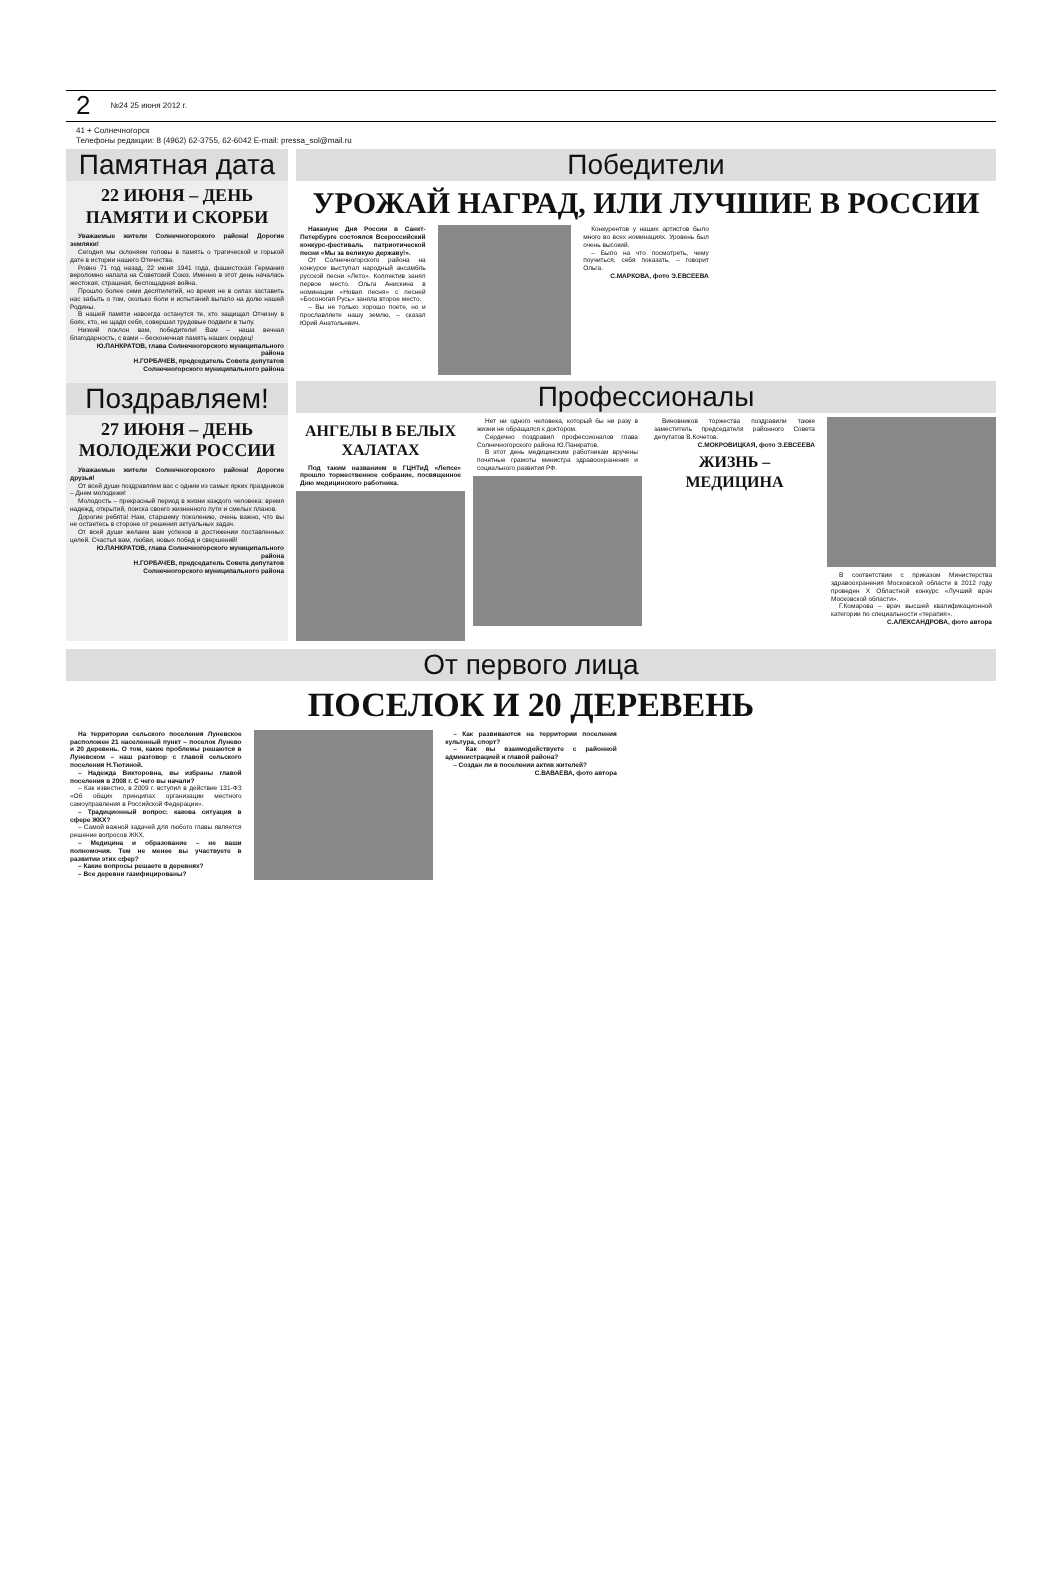2 №24 25 июня 2012 г.
41 + Солнечногорск
Телефоны редакции: 8 (4962) 62-3755, 62-6042 E-mail: pressa_sol@mail.ru
Памятная дата
22 ИЮНЯ – ДЕНЬ ПАМЯТИ И СКОРБИ
Уважаемые жители Солнечногорского района! Дорогие земляки!
Сегодня мы склоняем головы в память о трагической и горькой дате в истории нашего Отечества.
Ровно 71 год назад, 22 июня 1941 года, фашистская Германия вероломно напала на Советский Союз. Именно в этот день началась жестокая, страшная, беспощадная война.
Прошло более семи десятилетий, но время не в силах заставить нас забыть о том, сколько боли и испытаний выпало на долю нашей Родины.
В нашей памяти навсегда останутся те, кто защищал Отчизну в боях, кто, не щадя себя, совершал трудовые подвиги в тылу.
Низкий поклон вам, победители! Вам – наша вечная благодарность, с вами – бесконечная память наших сердец!
Ю.ПАНКРАТОВ, глава Солнечногорского муниципального района
Н.ГОРБАЧЕВ, председатель Совета депутатов Солнечногорского муниципального района
Поздравляем!
27 ИЮНЯ – ДЕНЬ МОЛОДЕЖИ РОССИИ
Уважаемые жители Солнечногорского района! Дорогие друзья!
От всей души поздравляем вас с одним из самых ярких праздников – Днем молодежи!
Молодость – прекрасный период в жизни каждого человека: время надежд, открытий, поиска своего жизненного пути и смелых планов.
Дорогие ребята! Нам, старшему поколению, очень важно, что вы не остаетесь в стороне от решения актуальных задач.
От всей души желаем вам успехов в достижении поставленных целей. Счастья вам, любви, новых побед и свершений!
Ю.ПАНКРАТОВ, глава Солнечногорского муниципального района
Н.ГОРБАЧЕВ, председатель Совета депутатов Солнечногорского муниципального района
Победители
УРОЖАЙ НАГРАД, ИЛИ ЛУЧШИЕ В РОССИИ
Накануне Дня России в Санкт-Петербурге состоялся Всероссийский конкурс-фестиваль патриотической песни «Мы за великую державу!».
От Солнечногорского района на конкурсе выступал народный ансамбль русской песни «Лето». Коллектив занял первое место. Ольга Анискина в номинации «Новая песня» с песней «Босоногая Русь» заняла второе место.
– Вы не только хорошо поете, но и прославляете нашу землю, – сказал Юрий Анатольевич.
Конкурентов у наших артистов было много во всех номинациях. Уровень был очень высокий.
– Было на что посмотреть, чему поучиться, себя показать, – говорит Ольга.
С.МАРКОВА, фото Э.ЕВСЕЕВА
Профессионалы
АНГЕЛЫ В БЕЛЫХ ХАЛАТАХ
Под таким названием в ГЦНТиД «Лепсе» прошло торжественное собрание, посвященное Дню медицинского работника.
Нет ни одного человека, который бы ни разу в жизни не обращался к доктором.
Сердечно поздравил профессионалов глава Солнечногорского района Ю.Панкратов.
В этот день медицинским работникам вручены почетные грамоты министра здравоохранения и социального развития РФ.
Виновников торжества поздравили также заместитель председателя районного Совета депутатов В.Кочетов.
С.МОКРОВИЦКАЯ, фото Э.ЕВСЕЕВА
ЖИЗНЬ – МЕДИЦИНА
В соответствии с приказом Министерства здравоохранения Московской области в 2012 году проведен X Областной конкурс «Лучший врач Московской области».
Г.Комарова – врач высшей квалификационной категории по специальности «терапия».
С.АЛЕКСАНДРОВА, фото автора
От первого лица
ПОСЕЛОК И 20 ДЕРЕВЕНЬ
На территории сельского поселения Луневское расположен 21 населенный пункт – поселок Лунево и 20 деревень. О том, какие проблемы решаются в Луневском – наш разговор с главой сельского поселения Н.Тютиной.
– Надежда Викторовна, вы избраны главой поселения в 2008 г. С чего вы начали?
– Как известно, в 2009 г. вступил в действие 131-ФЗ «Об общих принципах организации местного самоуправления в Российской Федерации».
– Традиционный вопрос: какова ситуация в сфере ЖКХ?
– Самой важной задачей для любого главы является решение вопросов ЖКХ.
– Медицина и образование – не ваши полномочия. Тем не менее вы участвуете в развитии этих сфер?
– Какие вопросы решаете в деревнях?
– Все деревни газифицированы?
– Как развиваются на территории поселения культура, спорт?
– Как вы взаимодействуете с районной администрацией и главой района?
– Создан ли в поселении актив жителей?
С.ВАВАЕВА, фото автора